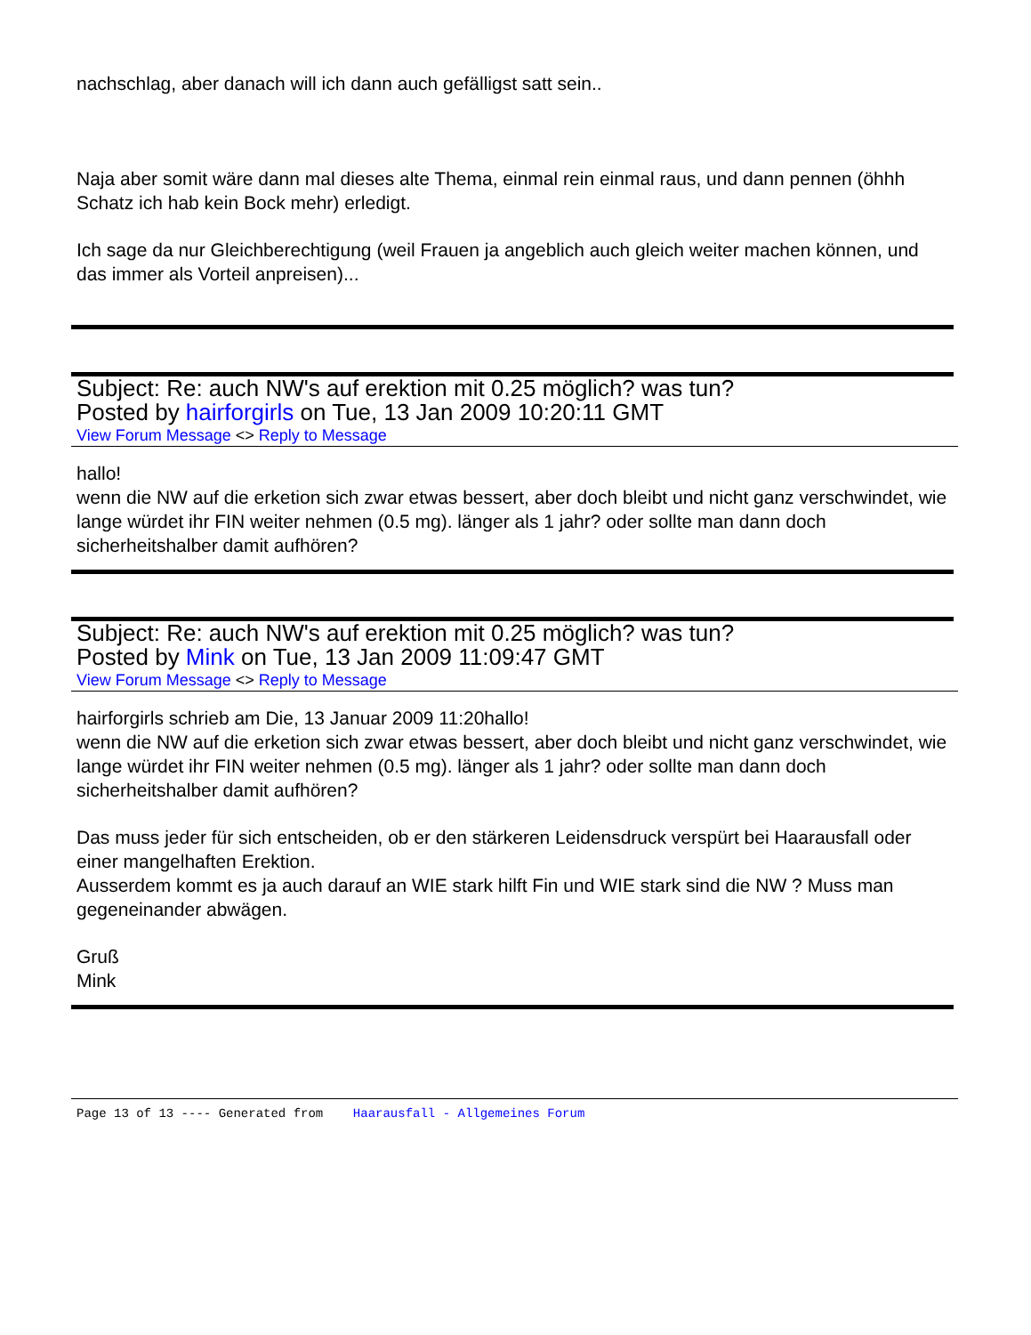nachschlag, aber danach will ich dann auch gefälligst satt sein..
Naja aber somit wäre dann mal dieses alte Thema, einmal rein einmal raus, und dann pennen (öhhh Schatz ich hab kein Bock mehr) erledigt.
Ich sage da nur Gleichberechtigung (weil Frauen ja angeblich auch gleich weiter machen können, und das immer als Vorteil anpreisen)...
Subject: Re: auch NW's auf erektion mit 0.25 möglich? was tun?
Posted by hairforgirls on Tue, 13 Jan 2009 10:20:11 GMT
View Forum Message <> Reply to Message
hallo!
wenn die NW auf die erketion sich zwar etwas bessert, aber doch bleibt und nicht ganz verschwindet, wie lange würdet ihr FIN weiter nehmen (0.5 mg). länger als 1 jahr? oder sollte man dann doch sicherheitshalber damit aufhören?
Subject: Re: auch NW's auf erektion mit 0.25 möglich? was tun?
Posted by Mink on Tue, 13 Jan 2009 11:09:47 GMT
View Forum Message <> Reply to Message
hairforgirls schrieb am Die, 13 Januar 2009 11:20hallo!
wenn die NW auf die erketion sich zwar etwas bessert, aber doch bleibt und nicht ganz verschwindet, wie lange würdet ihr FIN weiter nehmen (0.5 mg). länger als 1 jahr? oder sollte man dann doch sicherheitshalber damit aufhören?
Das muss jeder für sich entscheiden, ob er den stärkeren Leidensdruck verspürt bei Haarausfall oder einer mangelhaften Erektion.
Ausserdem kommt es ja auch darauf an WIE stark hilft Fin und WIE stark sind die NW ? Muss man gegeneinander abwägen.
Gruß
Mink
Page 13 of 13 ---- Generated from Haarausfall - Allgemeines Forum